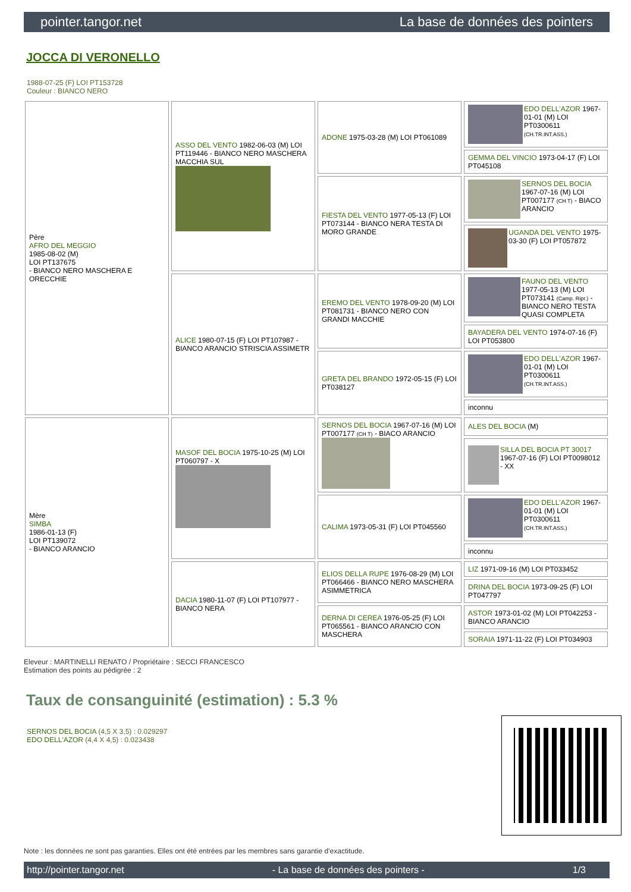pointer.tangor.net La base de données des pointers
JOCCA DI VERONELLO
1988-07-25 (F) LOI PT153728
Couleur : BIANCO NERO
| Père AFRO DEL MEGGIO 1985-08-02 (M) LOI PT137675 - BIANCO NERO MASCHERA E ORECCHIE | ASSO DEL VENTO 1982-06-03 (M) LOI PT119446 - BIANCO NERO MASCHERA MACCHIA SUL | ADONE 1975-03-28 (M) LOI PT061089 | EDO DELL'AZOR 1967-01-01 (M) LOI PT0300611 (CH.TR.INT.ASS.) |
| | | | GEMMA DEL VINCIO 1973-04-17 (F) LOI PT045108 |
| | | FIESTA DEL VENTO 1977-05-13 (F) LOI PT073144 - BIANCO NERA TESTA DI MORO GRANDE | SERNOS DEL BOCIA 1967-07-16 (M) LOI PT007177 (CH T) - BIACO ARANCIO |
| | | | UGANDA DEL VENTO 1975-03-30 (F) LOI PT057872 |
| | ALICE 1980-07-15 (F) LOI PT107987 - BIANCO ARANCIO STRISCIA ASSIMETR | EREMO DEL VENTO 1978-09-20 (M) LOI PT081731 - BIANCO NERO CON GRANDI MACCHIE | FAUNO DEL VENTO 1977-05-13 (M) LOI PT073141 (Camp. Ripr.) - BIANCO NERO TESTA QUASI COMPLETA |
| | | | BAYADERA DEL VENTO 1974-07-16 (F) LOI PT053800 |
| | | GRETA DEL BRANDO 1972-05-15 (F) LOI PT038127 | EDO DELL'AZOR 1967-01-01 (M) LOI PT0300611 (CH.TR.INT.ASS.) |
| | | | inconnu |
| Mère SIMBA 1986-01-13 (F) LOI PT139072 - BIANCO ARANCIO | MASOF DEL BOCIA 1975-10-25 (M) LOI PT060797 - X | SERNOS DEL BOCIA 1967-07-16 (M) LOI PT007177 (CH T) - BIACO ARANCIO | ALES DEL BOCIA (M) |
| | | | SILLA DEL BOCIA PT 30017 1967-07-16 (F) LOI PT0098012 - XX |
| | | CALIMA 1973-05-31 (F) LOI PT045560 | EDO DELL'AZOR 1967-01-01 (M) LOI PT0300611 (CH.TR.INT.ASS.) |
| | | | inconnu |
| | DACIA 1980-11-07 (F) LOI PT107977 - BIANCO NERA | ELIOS DELLA RUPE 1976-08-29 (M) LOI PT066466 - BIANCO NERO MASCHERA ASIMMETRICA | LIZ 1971-09-16 (M) LOI PT033452 |
| | | | DRINA DEL BOCIA 1973-09-25 (F) LOI PT047797 |
| | | DERNA DI CEREA 1976-05-25 (F) LOI PT065561 - BIANCO ARANCIO CON MASCHERA | ASTOR 1973-01-02 (M) LOI PT042253 - BIANCO ARANCIO |
| | | | SORAIA 1971-11-22 (F) LOI PT034903 |
Eleveur : MARTINELLI RENATO / Propriétaire : SECCI FRANCESCO
Estimation des points au pédigrée : 2
Taux de consanguinité (estimation) : 5.3 %
SERNOS DEL BOCIA (4,5 X 3,5) : 0.029297
EDO DELL'AZOR (4,4 X 4,5) : 0.023438
Note : les données ne sont pas garanties. Elles ont été entrées par les membres sans garantie d'exactitude.
http://pointer.tangor.net - La base de données des pointers - 1/3